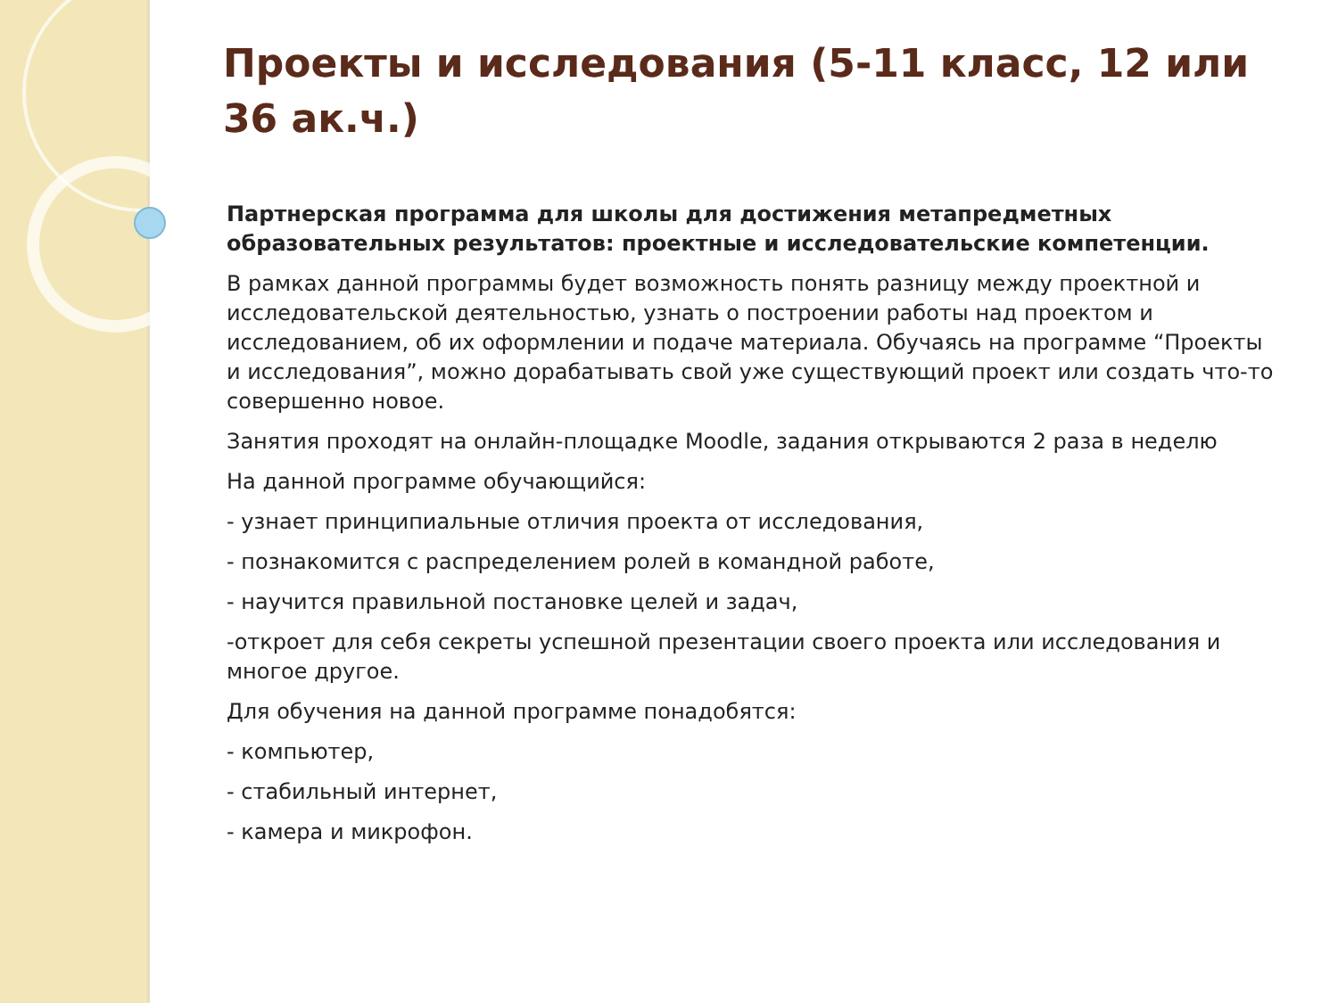Проекты и исследования (5-11 класс, 12 или 36 ак.ч.)
Партнерская программа для школы для достижения метапредметных образовательных результатов: проектные и исследовательские компетенции.
В рамках данной программы будет возможность понять разницу между проектной и исследовательской деятельностью, узнать о построении работы над проектом и исследованием, об их оформлении и подаче материала. Обучаясь на программе “Проекты и исследования”, можно дорабатывать свой уже существующий проект или создать что-то совершенно новое.
Занятия проходят на онлайн-площадке Moodle, задания открываются 2 раза в неделю
На данной программе обучающийся:
- узнает принципиальные отличия проекта от исследования,
- познакомится с распределением ролей в командной работе,
- научится правильной постановке целей и задач,
-откроет для себя секреты успешной презентации своего проекта или исследования и многое другое.
Для обучения на данной программе понадобятся:
- компьютер,
- стабильный интернет,
- камера и микрофон.